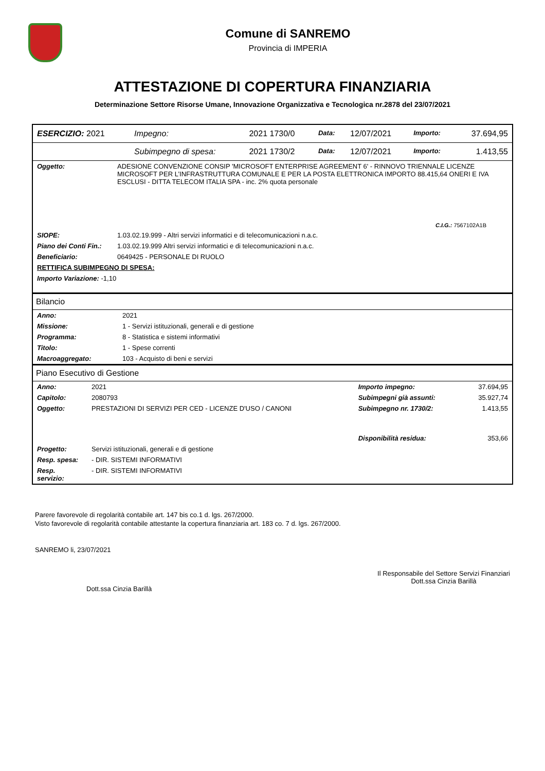Comune di SANREMO
Provincia di IMPERIA
ATTESTAZIONE DI COPERTURA FINANZIARIA
Determinazione Settore Risorse Umane, Innovazione Organizzativa e Tecnologica nr.2878 del 23/07/2021
| ESERCIZIO: 2021 | Impegno: | 2021 1730/0 | Data: | 12/07/2021 | Importo: | 37.694,95 |
| | Subimpegno di spesa: | 2021 1730/2 | Data: | 12/07/2021 | Importo: | 1.413,55 |
| Oggetto: | ADESIONE CONVENZIONE CONSIP 'MICROSOFT ENTERPRISE AGREEMENT 6' - RINNOVO TRIENNALE LICENZE MICROSOFT PER L’INFRASTRUTTURA COMUNALE E PER LA POSTA ELETTRONICA IMPORTO 88.415,64 ONERI E IVA ESCLUSI - DITTA TELECOM ITALIA SPA - inc. 2% quota personale |
| | C.I.G.: 7567102A1B |
| SIOPE: | 1.03.02.19.999 - Altri servizi informatici e di telecomunicazioni n.a.c. |
| Piano dei Conti Fin.: | 1.03.02.19.999 Altri servizi informatici e di telecomunicazioni n.a.c. |
| Beneficiario: | 0649425 - PERSONALE DI RUOLO |
| RETTIFICA SUBIMPEGNO DI SPESA: | |
| Importo Variazione: -1,10 | |
Bilancio
| Anno: | 2021 |
| Missione: | 1 - Servizi istituzionali, generali e di gestione |
| Programma: | 8 - Statistica e sistemi informativi |
| Titolo: | 1 - Spese correnti |
| Macroaggregato: | 103 - Acquisto di beni e servizi |
Piano Esecutivo di Gestione
| Anno: | 2021 | Importo impegno: | 37.694,95 |
| Capitolo: | 2080793 | Subimpegni già assunti: | 35.927,74 |
| Oggetto: | PRESTAZIONI DI SERVIZI PER CED - LICENZE D'USO / CANONI | Subimpegno nr. 1730/2: | 1.413,55 |
| | | Disponibilità residua: | 353,66 |
| Progetto: | Servizi istituzionali, generali e di gestione | | |
| Resp. spesa: | - DIR. SISTEMI INFORMATIVI | | |
| Resp. servizio: | - DIR. SISTEMI INFORMATIVI | | |
Parere favorevole di regolarità contabile art. 147 bis co.1 d. lgs. 267/2000.
Visto favorevole di regolarità contabile attestante la copertura finanziaria art. 183 co. 7 d. lgs. 267/2000.
SANREMO li, 23/07/2021
Dott.ssa Cinzia Barillà
Il Responsabile del Settore Servizi Finanziari
Dott.ssa Cinzia Barillà